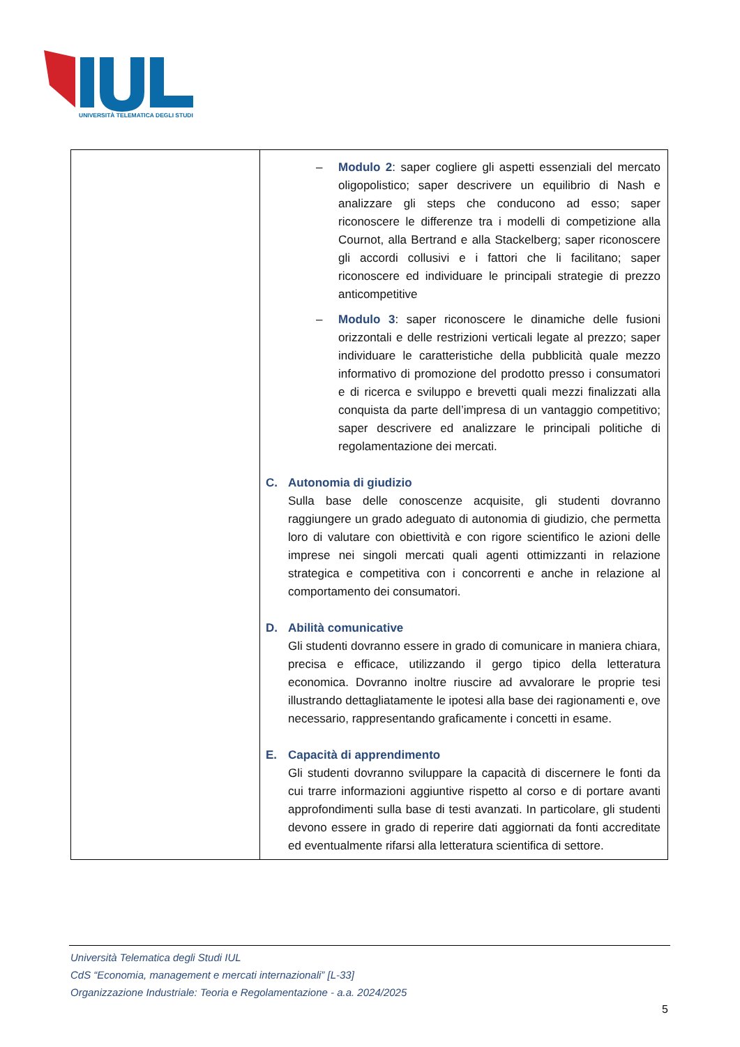UNIVERSITÀ TELEMATICA DEGLI STUDI
| | – Modulo 2 : saper cogliere gli aspetti essenziali del mercato oligopolistico; saper descrivere un equilibrio di Nash e analizzare gli steps che conducono ad esso; saper riconoscere le differenze tra i modelli di competizione alla Cournot, alla Bertrand e alla Stackelberg; saper riconoscere gli accordi collusivi e i fattori che li facilitano; saper riconoscere ed individuare le principali strategie di prezzo anticompetitive – Modulo 3 : saper riconoscere le dinamiche delle fusioni orizzontali e delle restrizioni verticali legate al prezzo; saper individuare le caratteristiche della pubblicità quale mezzo informativo di promozione del prodotto presso i consumatori e di ricerca e sviluppo e brevetti quali mezzi finalizzati alla conquista da parte dell’impresa di un vantaggio competitivo; saper descrivere ed analizzare le principali politiche di regolamentazione dei mercati. C. Autonomia di giudizio Sulla base delle conoscenze acquisite, gli studenti dovranno raggiungere un grado adeguato di autonomia di giudizio, che permetta loro di valutare con obiettività e con rigore scientifico le azioni delle imprese nei singoli mercati quali agenti ottimizzanti in relazione strategica e competitiva con i concorrenti e anche in relazione al comportamento dei consumatori. D. Abilità comunicative Gli studenti dovranno essere in grado di comunicare in maniera chiara, precisa e efficace, utilizzando il gergo tipico della letteratura economica. Dovranno inoltre riuscire ad avvalorare le proprie tesi illustrando dettagliatamente le ipotesi alla base dei ragionamenti e, ove necessario, rappresentando graficamente i concetti in esame. E. Capacità di apprendimento Gli studenti dovranno sviluppare la capacità di discernere le fonti da cui trarre informazioni aggiuntive rispetto al corso e di portare avanti approfondimenti sulla base di testi avanzati. In particolare, gli studenti devono essere in grado di reperire dati aggiornati da fonti accreditate ed eventualmente rifarsi alla letteratura scientifica di settore. |
Università Telematica degli Studi IUL
CdS “Economia, management e mercati internazionali” [L-33]
Organizzazione Industriale: Teoria e Regolamentazione - a.a. 2024/2025
5